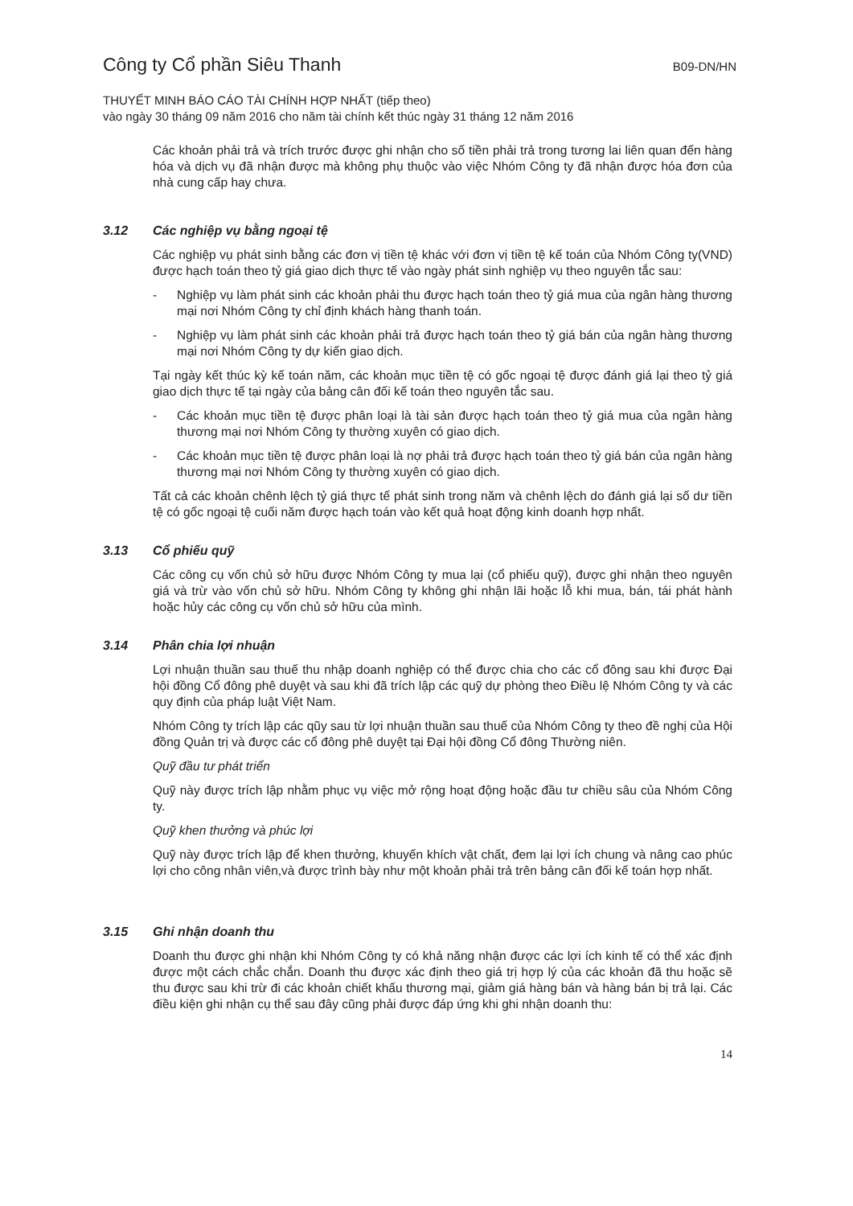Công ty Cổ phần Siêu Thanh
B09-DN/HN
THUYẾT MINH BÁO CÁO TÀI CHÍNH HỢP NHẤT (tiếp theo)
vào ngày 30 tháng 09 năm 2016 cho năm tài chính kết thúc ngày 31 tháng 12 năm 2016
Các khoản phải trả và trích trước được ghi nhận cho số tiền phải trả trong tương lai liên quan đến hàng hóa và dịch vụ đã nhận được mà không phụ thuộc vào việc Nhóm Công ty đã nhận được hóa đơn của nhà cung cấp hay chưa.
3.12 Các nghiệp vụ bằng ngoại tệ
Các nghiệp vụ phát sinh bằng các đơn vị tiền tệ khác với đơn vị tiền tệ kế toán của Nhóm Công ty(VND) được hạch toán theo tỷ giá giao dịch thực tế vào ngày phát sinh nghiệp vụ theo nguyên tắc sau:
- Nghiệp vụ làm phát sinh các khoản phải thu được hạch toán theo tỷ giá mua của ngân hàng thương mại nơi Nhóm Công ty chỉ định khách hàng thanh toán.
- Nghiệp vụ làm phát sinh các khoản phải trả được hạch toán theo tỷ giá bán của ngân hàng thương mại nơi Nhóm Công ty dự kiến giao dịch.
Tại ngày kết thúc kỳ kế toán năm, các khoản mục tiền tệ có gốc ngoại tệ được đánh giá lại theo tỷ giá giao dịch thực tế tại ngày của bảng cân đối kế toán theo nguyên tắc sau.
- Các khoản mục tiền tệ được phân loại là tài sản được hạch toán theo tỷ giá mua của ngân hàng thương mại nơi Nhóm Công ty thường xuyên có giao dịch.
- Các khoản mục tiền tệ được phân loại là nợ phải trả được hạch toán theo tỷ giá bán của ngân hàng thương mại nơi Nhóm Công ty thường xuyên có giao dịch.
Tất cả các khoản chênh lệch tỷ giá thực tế phát sinh trong năm và chênh lệch do đánh giá lại số dư tiền tệ có gốc ngoại tệ cuối năm được hạch toán vào kết quả hoạt động kinh doanh hợp nhất.
3.13 Cổ phiếu quỹ
Các công cụ vốn chủ sở hữu được Nhóm Công ty mua lại (cổ phiếu quỹ), được ghi nhận theo nguyên giá và trừ vào vốn chủ sở hữu. Nhóm Công ty không ghi nhận lãi hoặc lỗ khi mua, bán, tái phát hành hoặc hủy các công cụ vốn chủ sở hữu của mình.
3.14 Phân chia lợi nhuận
Lợi nhuận thuần sau thuế thu nhập doanh nghiệp có thể được chia cho các cổ đông sau khi được Đại hội đồng Cổ đông phê duyệt và sau khi đã trích lập các quỹ dự phòng theo Điều lệ Nhóm Công ty và các quy định của pháp luật Việt Nam.
Nhóm Công ty trích lập các qũy sau từ lợi nhuận thuần sau thuế của Nhóm Công ty theo đề nghị của Hội đồng Quản trị và được các cổ đông phê duyệt tại Đại hội đồng Cổ đông Thường niên.
Quỹ đầu tư phát triển
Quỹ này được trích lập nhằm phục vụ việc mở rộng hoạt động hoặc đầu tư chiều sâu của Nhóm Công ty.
Quỹ khen thưởng và phúc lợi
Quỹ này được trích lập để khen thưởng, khuyến khích vật chất, đem lại lợi ích chung và nâng cao phúc lợi cho công nhân viên,và được trình bày như một khoản phải trả trên bảng cân đối kế toán hợp nhất.
3.15 Ghi nhận doanh thu
Doanh thu được ghi nhận khi Nhóm Công ty có khả năng nhận được các lợi ích kinh tế có thể xác định được một cách chắc chắn. Doanh thu được xác định theo giá trị hợp lý của các khoản đã thu hoặc sẽ thu được sau khi trừ đi các khoản chiết khấu thương mại, giảm giá hàng bán và hàng bán bị trả lại. Các điều kiện ghi nhận cụ thể sau đây cũng phải được đáp ứng khi ghi nhận doanh thu:
14